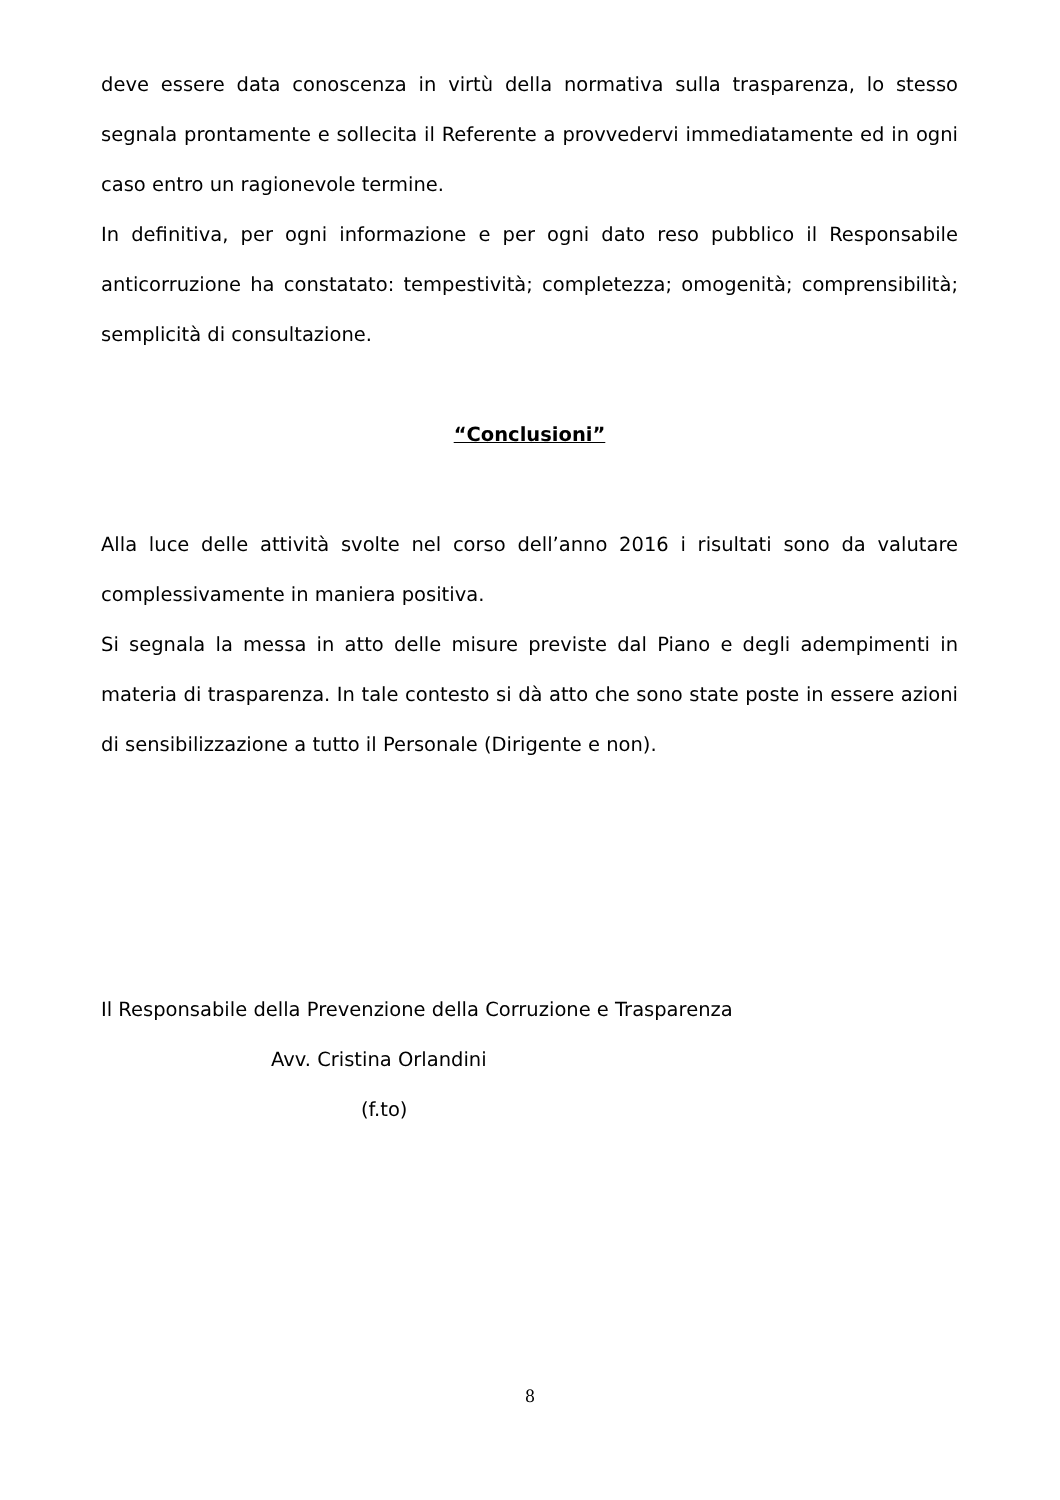deve essere data conoscenza in virtù della normativa sulla trasparenza, lo stesso segnala prontamente e sollecita il Referente a provvedervi immediatamente ed in ogni caso entro un ragionevole termine.
In definitiva, per ogni informazione e per ogni dato reso pubblico il Responsabile anticorruzione ha constatato: tempestività; completezza; omogenità; comprensibilità; semplicità di consultazione.
“Conclusioni”
Alla luce delle attività svolte nel corso dell’anno 2016 i risultati sono da valutare complessivamente in maniera positiva.
Si segnala la messa in atto delle misure previste dal Piano e degli adempimenti in materia di trasparenza. In tale contesto si dà atto che sono state poste in essere azioni di sensibilizzazione a tutto il Personale (Dirigente e non).
Il Responsabile della Prevenzione della Corruzione e Trasparenza
Avv. Cristina Orlandini
(f.to)
8